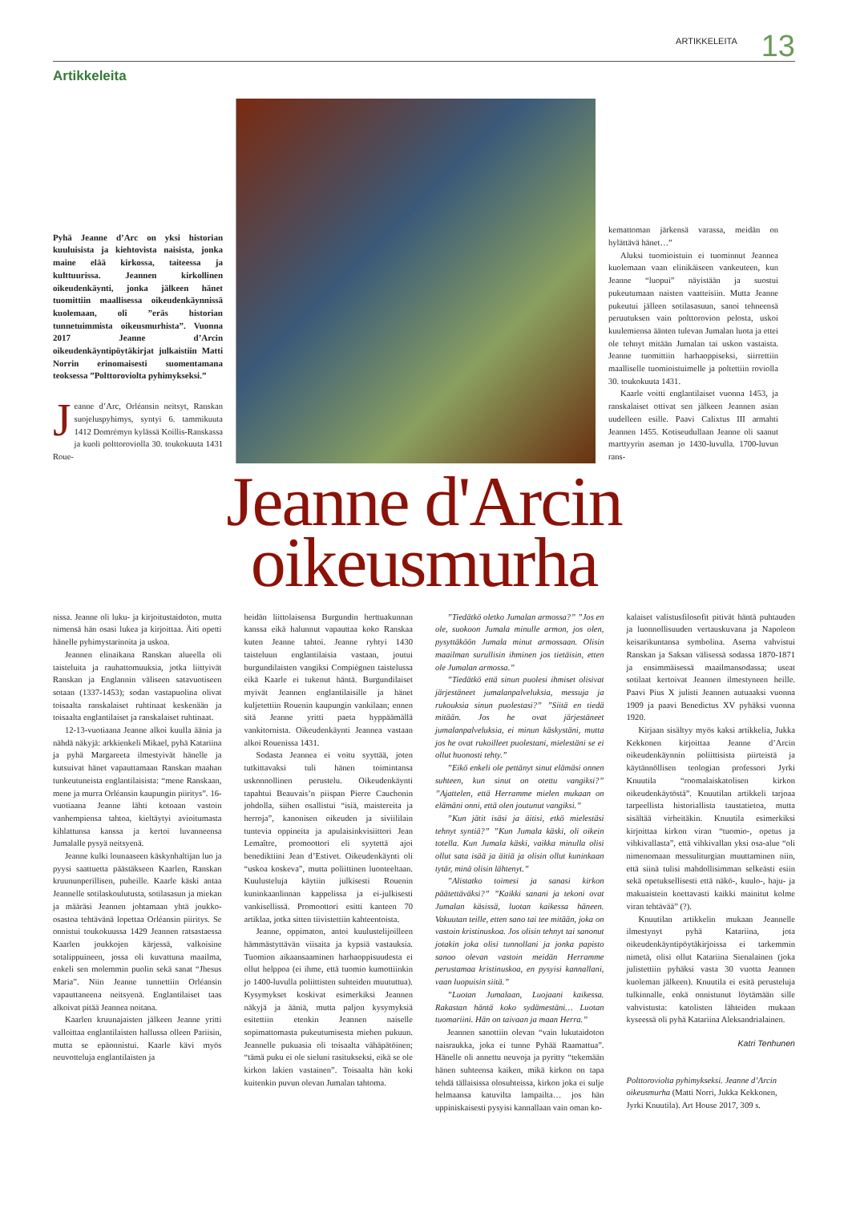ARTIKKELEITA 13
Artikkeleita
Pyhä Jeanne d’Arc on yksi historian kuuluisista ja kiehtovista naisista, jonka maine elää kirkossa, taiteessa ja kulttuurissa. Jeannen kirkollinen oikeudenkäynti, jonka jälkeen hänet tuomittiin maallisessa oikeudenkäynnissä kuolemaan, oli ”eräs historian tunnetuimmista oikeusmurhista”. Vuonna 2017 Jeanne d’Arcin oikeudenkäyntipöytäkirjat julkaistiin Matti Norrin erinomaisesti suomentamana teoksessa ”Polttoroviolta pyhimykseksi.”
Jeanne d’Arc, Orléansin neitsyt, Ranskan suojeluspyhimys, syntyi 6. tammikuuta 1412 Domrémyn kylässä Koillis-Ranskassa ja kuoli polttoroviolla 30. toukokuuta 1431 Roue-
kemattoman järkensä varassa, meidän on hylättävä hänet…”
Aluksi tuomioistuin ei tuominnut Jeannea kuolemaan vaan elinikäiseen vankeuteen, kun Jeanne “luopui” näyistään ja suostui pukeutumaan naisten vaatteisiin. Mutta Jeanne pukeutui jälleen sotilasasuun, sanoi tehneensä peruutuksen vain polttorovion pelosta, uskoi kuulemiensa äänten tulevan Jumalan luota ja ettei ole tehnyt mitään Jumalan tai uskon vastaista. Jeanne tuomittiin harhaoppiseksi, siirrettiin maalliselle tuomioistuimelle ja poltettiin roviolla 30. toukokuuta 1431.
Kaarle voitti englantilaiset vuonna 1453, ja ranskalaiset ottivat sen jälkeen Jeannen asian uudelleen esille. Paavi Calixtus III armahti Jeannen 1455. Kotiseudullaan Jeanne oli saanut marttyyrin aseman jo 1430-luvulla. 1700-luvun rans-
Jeanne d'Arcin
oikeusmurha
nissa. Jeanne oli luku- ja kirjoitustaidoton, mutta nimensä hän osasi lukea ja kirjoittaa. Äiti opetti hänelle pyhimystarinoita ja uskoa.
Jeannen elinaikana Ranskan alueella oli taisteluita ja rauhattomuuksia, jotka liittyivät Ranskan ja Englannin väliseen satavuotiseen sotaan (1337-1453); sodan vastapuolina olivat toisaalta ranskalaiset ruhtinaat keskenään ja toisaalta englantilaiset ja ranskalaiset ruhtinaat.
12-13-vuotiaana Jeanne alkoi kuulla äänia ja nähdä näkyjä: arkkienkeli Mikael, pyhä Katariina ja pyhä Margareeta ilmestyivät hänelle ja kutsuivat hänet vapauttamaan Ranskan maahan tunkeutuneista englantilaisista: “mene Ranskaan, mene ja murra Orléansin kaupungin piiritys”. 16-vuotiaana Jeanne lähti kotoaan vastoin vanhempiensa tahtoa, kieltäytyi avioitumasta kihlattunsa kanssa ja kertoi luvanneensa Jumalalle pysyä neitsyenä.
Jeanne kulki lounaaseen käskynhaltijan luo ja pyysi saattuetta päästäkseen Kaarlen, Ranskan kruununperillisen, puheille. Kaarle käski antaa Jeannelle sotilaskoulutusta, sotilasasun ja miekan ja määräsi Jeannen johtamaan yhtä joukko-osastoa tehtävänä lopettaa Orléansin piiritys. Se onnistui toukokuussa 1429 Jeannen ratsastaessa Kaarlen joukkojen kärjessä, valkoisine sotalippuineen, jossa oli kuvattuna maailma, enkeli sen molemmin puolin sekä sanat “Jhesus Maria”. Niin Jeanne tunnettiin Orléansin vapauttaneena neitsyenä. Englantilaiset taas alkoivat pitää Jeannea noitana.
Kaarlen kruunajaisten jälkeen Jeanne yritti valloittaa englantilaisten hallussa olleen Pariisin, mutta se epäonnistui. Kaarle kävi myös neuvotteluja englantilaisten ja
heidän liittolaisensa Burgundin herttuakunnan kanssa eikä halunnut vapauttaa koko Ranskaa kuten Jeanne tahtoi. Jeanne ryhtyi 1430 taisteluun englantilaisia vastaan, joutui burgundilaisten vangiksi Compiègnen taistelussa eikä Kaarle ei tukenut häntä. Burgundilaiset myivät Jeannen englantilaisille ja hänet kuljetettiin Rouenin kaupungin vankilaan; ennen sitä Jeanne yritti paeta hyppäämällä vankitornista. Oikeudenkäynti Jeannea vastaan alkoi Rouenissa 1431.
Sodasta Jeannea ei voitu syyttää, joten tutkittavaksi tuli hänen toimintansa uskonnollinen perustelu. Oikeudenkäynti tapahtui Beauvais’n piispan Pierre Cauchonin johdolla, siihen osallistui “isiä, maistereita ja herroja”, kanonisen oikeuden ja siviililain tuntevia oppineita ja apulaisinkvisiittori Jean Lemaître, promoottori eli syytettä ajoi benediktiini Jean d’Estivet. Oikeudenkäynti oli “uskoa koskeva”, mutta poliittinen luonteeltaan. Kuulusteluja käytiin julkisesti Rouenin kuninkaanlinnan kappelissa ja ei-julkisesti vankisellissä. Promoottori esitti kanteen 70 artiklaa, jotka sitten tiivistettiin kahteentoista.
Jeanne, oppimaton, antoi kuulustelijoilleen hämmästyttävän viisaita ja kypsiä vastauksia. Tuomion aikaansaaminen harhaoppisuudesta ei ollut helppoa (ei ihme, että tuomio kumottiinkin jo 1400-luvulla poliittisten suhteiden muututtua). Kysymykset koskivat esimerkiksi Jeannen näkyjä ja ääniä, mutta paljon kysymyksiä esitettiin etenkin Jeannen naiselle sopimattomasta pukeutumisesta miehen pukuun. Jeannelle pukuasia oli toisaalta vähäpätöinen; “tämä puku ei ole sieluni rasitukseksi, eikä se ole kirkon lakien vastainen”. Toisaalta hän koki kuitenkin puvun olevan Jumalan tahtoma.
”Tiedätkö oletko Jumalan armossa?” ”Jos en ole, suokoon Jumala minulle armon, jos olen, pysyttäköön Jumala minut armossaan. Olisin maailman surullisin ihminen jos tietäisin, etten ole Jumalan armossa.”
”Tiedätkö että sinun puolesi ihmiset olisivat järjestäneet jumalanpalveluksia, messuja ja rukouksia sinun puolestasi?” ”Siitä en tiedä mitään. Jos he ovat järjestäneet jumalanpalveluksia, ei minun käskystäni, mutta jos he ovat rukoilleet puolestani, mielestäni se ei ollut huonosti tehty.”
”Eikö enkeli ole pettänyt sinut elämäsi onnen suhteen, kun sinut on otettu vangiksi?” ”Ajattelen, että Herramme mielen mukaan on elämäni onni, että olen joutunut vangiksi.”
”Kun jätit isäsi ja äitisi, etkö mielestäsi tehnyt syntiä?” ”Kun Jumala käski, oli oikein totella. Kun Jumala käski, vaikka minulla olisi ollut sata isää ja äitiä ja olisin ollut kuninkaan tytär, minä olisin lähtenyt.”
”Alistatko toimesi ja sanasi kirkon päätettäväksi?” ”Kaikki sanani ja tekoni ovat Jumalan käsissä, luotan kaikessa häneen. Vakuutan teille, etten sano tai tee mitään, joka on vastoin kristinuskoa. Jos olisin tehnyt tai sanonut jotakin joka olisi tunnollani ja jonka papisto sanoo olevan vastoin meidän Herramme perustamaa kristinuskoa, en pysyisi kannallani, vaan luopuisin siitä.”
”Luotan Jumalaan, Luojaani kaikessa. Rakastan häntä koko sydämestäni… Luotan tuomariini. Hän on taivaan ja maan Herra.”
Jeannen sanottiin olevan “vain lukutaidoton naisraukka, joka ei tunne Pyhää Raamattua”. Hänelle oli annettu neuvoja ja pyritty “tekemään hänen suhteensa kaiken, mikä kirkon on tapa tehdä tällaisissa olosuhteissa, kirkon joka ei sulje helmaansa katuvilta lampailta… jos hän uppiniskaisesti pysyisi kannallaan vain oman ko-
kalaiset valistusfilosofit pitivät häntä puhtauden ja luonnollisuuden vertauskuvana ja Napoleon keisarikuntansa symbolina. Asema vahvistui Ranskan ja Saksan välisessä sodassa 1870-1871 ja ensimmäisessä maailmansodassa; useat sotilaat kertoivat Jeannen ilmestyneen heille. Paavi Pius X julisti Jeannen autuaaksi vuonna 1909 ja paavi Benedictus XV pyhäksi vuonna 1920.
Kirjaan sisältyy myös kaksi artikkelia, Jukka Kekkonen kirjoittaa Jeanne d’Arcin oikeudenkäynnin poliittisista piirteistä ja käytännöllisen teologian professori Jyrki Knuutila “roomalaiskatolisen kirkon oikeudenkäytöstä”. Knuutilan artikkeli tarjoaa tarpeellista historiallista taustatietoa, mutta sisältää virheitäkin. Knuutila esimerkiksi kirjoittaa kirkon viran “tuomio-, opetus ja vihkivallasta”, että vihkivallan yksi osa-alue “oli nimenomaan messuliturgian muuttaminen niin, että siinä tulisi mahdollisimman selkeästi esiin sekä opetuksellisesti että näkö-, kuulo-, haju- ja makuaistein koettavasti kaikki mainitut kolme viran tehtävää” (?).
Knuutilan artikkelin mukaan Jeannelle ilmestynyt pyhä Katariina, jota oikeudenkäyntipöytäkirjoissa ei tarkemmin nimetä, olisi ollut Katariina Sienalainen (joka julistettiin pyhäksi vasta 30 vuotta Jeannen kuoleman jälkeen). Knuutila ei esitä perusteluja tulkinnalle, enkä onnistunut löytämään sille vahvistusta: katolisten lähteiden mukaan kyseessä oli pyhä Katariina Aleksandrialainen.
Katri Tenhunen
Polttoroviolta pyhimykseksi. Jeanne d’Arcin oikeusmurha (Matti Norri, Jukka Kekkonen, Jyrki Knuutila). Art House 2017, 309 s.